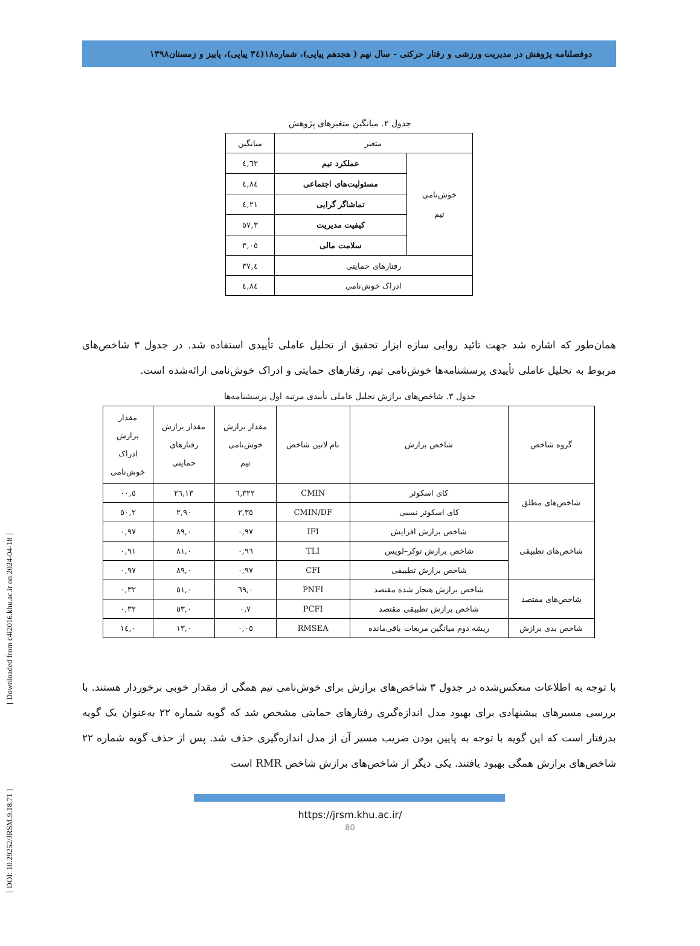[ Downloaded from c4i2016.khu.ac.ir on 2024-04-18 ]
[ DOI: 10.29252/JRSM.9.18.71 ]
دوفصلنامه پژوهش در مدیریت ورزشی و رفتار حرکتی - سال نهم ( هجدهم پیاپی)، شماره۱۸(۳٤ پیاپی)، پاییز و زمستان۱۳۹۸
جدول ۲. میانگین متغیرهای پژوهش
| متغیر | | میانگین |
| --- | --- | --- |
| خوش‌نامی تیم | عملکرد تیم | ٤,٦٢ |
| | مسئولیت‌های اجتماعی | ٤,٨٤ |
| | تماشاگر گرایی | ٤,٢١ |
| | کیفیت مدیریت | ۳,٥٧ |
| | سلامت مالی | ۳,۰٥ |
| رفتارهای حمایتی | | ٤,۳۷ |
| ادراک خوش‌نامی | | ٤,٨٤ |
همان‌طور که اشاره شد جهت تائید روایی سازه ابزار تحقیق از تحلیل عاملی تأییدی استفاده شد. در جدول ۳ شاخص‌های مربوط به تحلیل عاملی تأییدی پرسشنامه‌ها خوش‌نامی تیم، رفتارهای حمایتی و ادراک خوش‌نامی ارائه‌شده است.
جدول ۳. شاخص‌های برازش تحلیل عاملی تأییدی مرتبه اول پرسشنامه‌ها
| گروه شاخص | شاخص برازش | نام لاتین شاخص | مقدار برازش خوش‌نامی تیم | مقدار برازش رفتارهای حمایتی | مقدار برازش ادراک خوش‌نامی |
| --- | --- | --- | --- | --- | --- |
| شاخص‌های مطلق | کای اسکوئر | CMIN | ۳۲۲,٦ | ٢٦,١۳ | ٥,۰۰ |
| | کای اسکوئر نسبی | CMIN/DF | ۲,۳٥ | ۲,۹۰ | ۲,٥۰ |
| شاخص‌های تطبیقی | شاخص برازش افزایش | IFI | ۰,۹۷ | ۰,٨۹ | ۰,۹۷ |
| | شاخص برازش توکر–لویس | TLI | ۰,۹٦ | ۰,٨١ | ۰,۹١ |
| | شاخص برازش تطبیقی | CFI | ۰,۹۷ | ۰,٨۹ | ۰,۹۷ |
| شاخص‌های مقتصد | شاخص برازش هنجار شده مقتصد | PNFI | ۰,٦۹ | ۰,٥١ | ۰,۳۲ |
| | شاخص برازش تطبیقی مقتصد | PCFI | ۰,۷ | ۰,٥۳ | ۰,۳۲ |
| شاخص بدی برازش | ریشه دوم میانگین مربعات باقی‌مانده | RMSEA | ۰,۰٥ | ۰,١۳ | ۰,١٤ |
با توجه به اطلاعات منعکس‌شده در جدول ۳ شاخص‌های برازش برای خوش‌نامی تیم همگی از مقدار خوبی برخوردار هستند. با بررسی مسیرهای پیشنهادی برای بهبود مدل اندازه‌گیری رفتارهای حمایتی مشخص شد که گویه شماره ۲۲ به‌عنوان یک گویه بدرفتار است که این گویه با توجه به پایین بودن ضریب مسیر آن از مدل اندازه‌گیری حذف شد. پس از حذف گویه شماره ۲۲ شاخص‌های برازش همگی بهبود یافتند. یکی دیگر از شاخص‌های برازش شاخص RMR است
https://jrsm.khu.ac.ir/
80